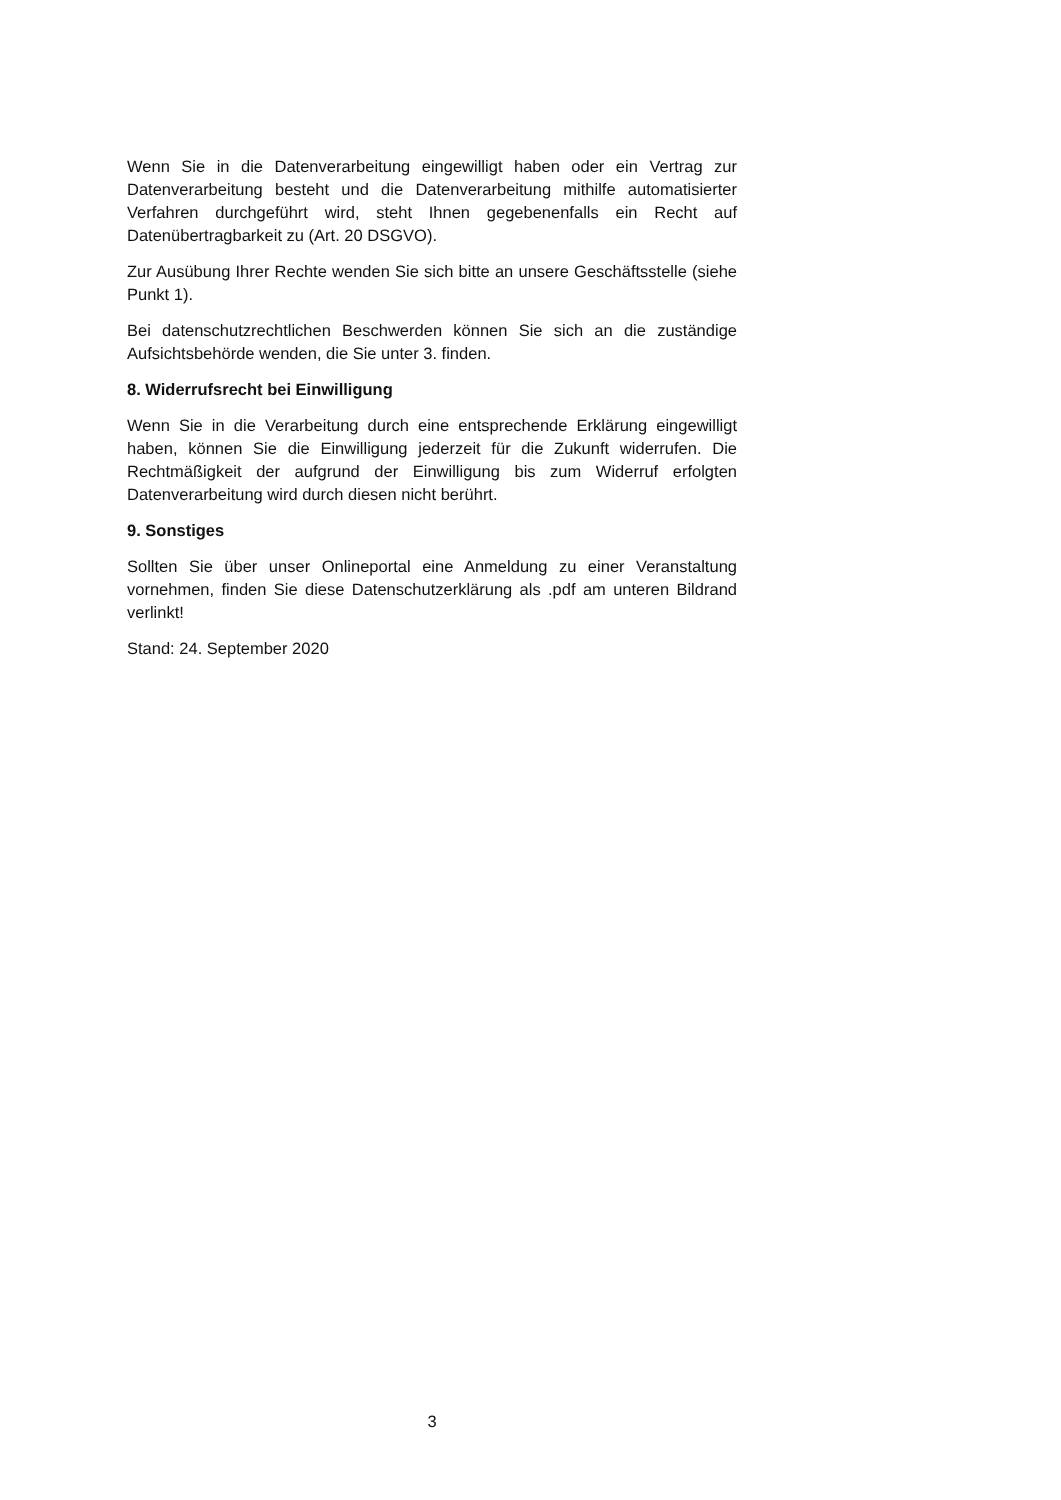Wenn Sie in die Datenverarbeitung eingewilligt haben oder ein Vertrag zur Datenverarbeitung besteht und die Datenverarbeitung mithilfe automatisierter Verfahren durchgeführt wird, steht Ihnen gegebenenfalls ein Recht auf Datenübertragbarkeit zu (Art. 20 DSGVO).
Zur Ausübung Ihrer Rechte wenden Sie sich bitte an unsere Geschäftsstelle (siehe Punkt 1).
Bei datenschutzrechtlichen Beschwerden können Sie sich an die zuständige Aufsichtsbehörde wenden, die Sie unter 3. finden.
8. Widerrufsrecht bei Einwilligung
Wenn Sie in die Verarbeitung durch eine entsprechende Erklärung eingewilligt haben, können Sie die Einwilligung jederzeit für die Zukunft widerrufen. Die Rechtmäßigkeit der aufgrund der Einwilligung bis zum Widerruf erfolgten Datenverarbeitung wird durch diesen nicht berührt.
9. Sonstiges
Sollten Sie über unser Onlineportal eine Anmeldung zu einer Veranstaltung vornehmen, finden Sie diese Datenschutzerklärung als .pdf am unteren Bildrand verlinkt!
Stand: 24. September 2020
3